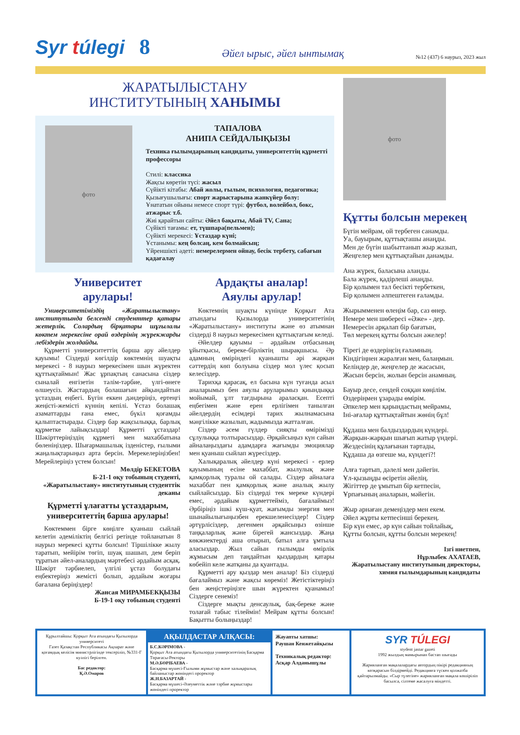Syr túlegi 8
Әйел ырыс, әйел ынтымақ
№12 (437) 6 наурыз, 2023 жыл
ЖАРАТЫЛЫСТАНУ
ИНСТИТУТЫНЫҢ ХАНЫМЫ
фото
ТАПАЛОВА
АНИПА СЕЙДАЛЫҚЫЗЫ
Техника ғылымдарының кандидаты, университеттің құрметті профессоры
Стилі: классика
Жақсы көретін түсі: жасыл
Сүйікті кітабы: Абай жолы, ғылым, психология, педагогика;
Қызығушылығы: спорт жарыстарына жанкүйер болу:
Ұнататын ойыны немесе спорт түрі: футбол, волейбол, бокс, атжарыс т.б.
Жиі қарайтын сайты: Әйел бақыты, Абай TV, Сана;
Сүйікті тағамы: ет, түшпара(пельмен);
Сүйікті мерекесі: Ұстаздар күні;
Ұстанымы: кең болсаң, кем болмайсың;
Үйреншікті әдеті: немерелермен ойнау, бесік тербету, сабағын қадағалау
Университет
арулары!
Университетіміздің «Жаратылыстану» институтында белсенді студенттер қатары жетерлік. Солардың бірқатары шұғылалы көктем мерекесіне орай өздерінің жүрекжарды лебіздерін жолдайды.
Құрметті университеттің барша ару әйелдер қауымы! Сіздерді көгілдір көктемнің шуақты мерекесі - 8 наурыз мерекесімен шын жүректен құттықтаймын! Жас ұрпақтың санасына сіздер сыналай енгізетін тәлім-тәрбие, үлгі-өнеге өлшеусіз. Жастардың болашағын айқындайтын ұстаздың еңбегі. Бүгін еккен дәндеріңіз, ертеңгі жеңісті-жемісті күннің кепілі. Ұстаз болашақ азаматтарды ғана емес, бүкіл қоғамды қалыптастырады. Сіздер бар жақсылыққа, барлық құрметке лайықсыздар! Құрметті ұстаздар! Шәкірттеріңіздің құрметі мен махаббатына бөленіңіздер. Шығармашылық ізденістер, ғылыми жаңалықтарыңыз арта берсін. Мерекелеріңізбен! Мерейлеріңіз үстем болсын!
Мөлдір БЕКЕТОВА
Б-21-1 оқу тобының студенті, «Жаратылыстану» институтының студенттік деканы
Құрметті ұлағатты ұстаздарым, университеттің барша арулары!
Көктеммен бірге көңілге қуаныш сыйлай келетін әдеміліктің белгісі ретінде тойланатын 8 наурыз мерекесі құтты болсын! Тіршілікке жылу таратып, мейірім төгіп, шуақ шашып, дем беріп тұратын әйел-аналардың мәртебесі әрдайым асқақ. Шәкірт тәрбиелеп, үлгілі ұстаз болудағы еңбектеріңіз жемісті болып, әрдайым жоғары бағалана беріңіздер!
Жансая МИРАМБЕКҚЫЗЫ
Б-19-1 оқу тобының студенті
Ардақты аналар!
Аяулы арулар!
Көктемнің шуақты күнінде Қорқыт Ата атындағы Қызылорда университетінің «Жаратылыстану» институты және өз атымнан сіздерді 8 наурыз мерекесімен құттықтағым келеді.
Әйелдер қауымы – әрдайым отбасының ұйытқысы, береке-бірліктің шырақшысы. Әр адамның өміріндегі қуанышты әрі жарқын сәттердің көп болуына сіздер мол үлес қосып келесіздер.
Тарихқа қарасақ, ел басына күн туғанда асыл аналарымыз бен аяулы аруларымыз қиындыққа мойымай, ұлт тағдырына араласқан. Есепті еңбегімен және ерен ерлігімен танылған әйелдердің есімдері тарих жылнамасына мәңгілікке жазылып, жадымызда жатталған.
Сіздер әсем гүлдер сияқты өмірімізді сұлулыққа толтырасыздар. Әрқайсыңыз күн сайын айналаңыздағы адамдарға жағымды эмоциялар мен қуаныш сыйлап жүресіздер.
Халықаралық әйелдер күні мерекесі - ерлер қауымының есіне махаббат, жылулық және қамқорлық туралы ой салады. Сіздер айналаға махаббат пен қамқорлық және аналық жылу сыйлайсыздар. Біз сіздерді тек мереке күндері емес, әрдайым құрметтейміз, бағалаймыз! Әрбіріңіз ішкі күш-қуат, жағымды энергия мен шынайылығыңызбен ерекшеленесіздер! Сіздер әртүрлісіздер, дегенмен әрқайсыңыз өзінше таңқаларлық және бірегей жансыздар. Жаңа көкжиектерді аша отырып, батыл алға ұмтыла аласыздар. Жыл сайын ғылымды өмірлік жұмысым деп таңдайтын қыздардың қатары көбейіп келе жатқаны да қуантады.
Құрметті ару қыздар мен аналар! Біз сіздерді бағалаймыз және жақсы көреміз! Жетістіктеріңіз бен жеңістеріңізге шын жүректен қуанамыз! Сіздерге сенеміз!
Сіздерге мықты денсаулық, бақ-береке және толағай табыс тілеймін! Мейрам құтты болсын! Бақытты болыңыздар!
фото
Құтты болсын мерекең
Бүгін мейрам, ой тербеген санамды.
Уа, бауырым, құттықташы анаңды.
Мен де бүгін шабыттанып жыр жазып,
Жеңгелер мен құттықтайын данамды.
Ана жүрек, баласына аланды.
Бала жүрек, қадірлеші анаңды.
Бір қолымен тал бесікті тербеткен,
Бір қолымен әлпештеген ғаламды.
Жырымменен өлеңім бар, саз өнер.
Немере мен шөбересі «Әже» - дер.
Немересін арқалап бір бағатын,
Төл мерекең құтты болсын әжелер!
Тірегі де өздеріңсің ғаламның.
Кіндігіңнен жаралған мен, балаңмын.
Келіндер де, жеңгелер де жасасын,
Жасын берсін, жолын берсін анамның.
Бауыр десе, сеңдей соққан көңілім.
Өздеріңмен ұзарады өмірім.
Әпкелер мен қарындастың мейрамы,
Іні-ағалар құттықтайтын жөнің бұл!
Құдаша мен балдыздардың күндері.
Жарқын-жарқын шығып жатыр үндері.
Жездесінің құлағынан тартады,
Құдаша да өзгеше ма, күндегі?!
Алға тартып, дәлелі мен дәйегін.
Ұл-қызыңды өсіретін әйелің.
Жігіттер де ұмытып бір кетпесін,
Ұрпағының аналарын, мәйегін.
Жыр арнаған демеңіздер мен екем.
Әйел жұрты кетпесінші берекең.
Бір күн емес, әр күн сайын тойлайық,
Құтты болсын, құтты болсын мерекең!
Ізгі ниетпен,
Нұрлыбек АХАТАЕВ,
Жаратылыстану институтының директоры, химия ғылымдарының кандидаты
Құрылтайшы: Қорқыт Ата атындағы Қызылорда университеті
Газет Қазақстан Республикасы Ақпарат және қоғамдық келісім министрлігінде тексеріліп, №331-Г куәлігі берілген.
Бас редактор:
Қ.Ә.Омаров
АҚЫЛДАСТАР АЛҚАСЫ:
Б.С.КӘРІМОВА -
Қорқыт Ата атындағы Қызылорда университетінің Басқарма Төрағасы-Ректоры
М.Ә.БӨРІБАЕВА -
Басқарма мүшесі-Ғылыми жұмыстар және халықаралық байланыстар жөніндегі проректор
Ж.Н.БАЗАРТАЙ -
Басқарма мүшесі-Әлеуметтік және тәрбие жұмыстары жөніндегі проректор
Жауапты хатшы:
Раушан Кенжетайқызы
Техникалық редактор:
Асқар Алданышұлы
SYR TÚLEGI
stydent jastar gazeti
1992 жылдың мамырынан бастап шығады
Жарияланған мақалалардағы автордың пікірі редакцияның көзқарасын білдірмейді. Редакцияға түскен қолжазба қайтарылмайды. «Сыр түлегіне» жарияланған мақала көшіріліп басылса, сілтеме жасалуға міндетті.